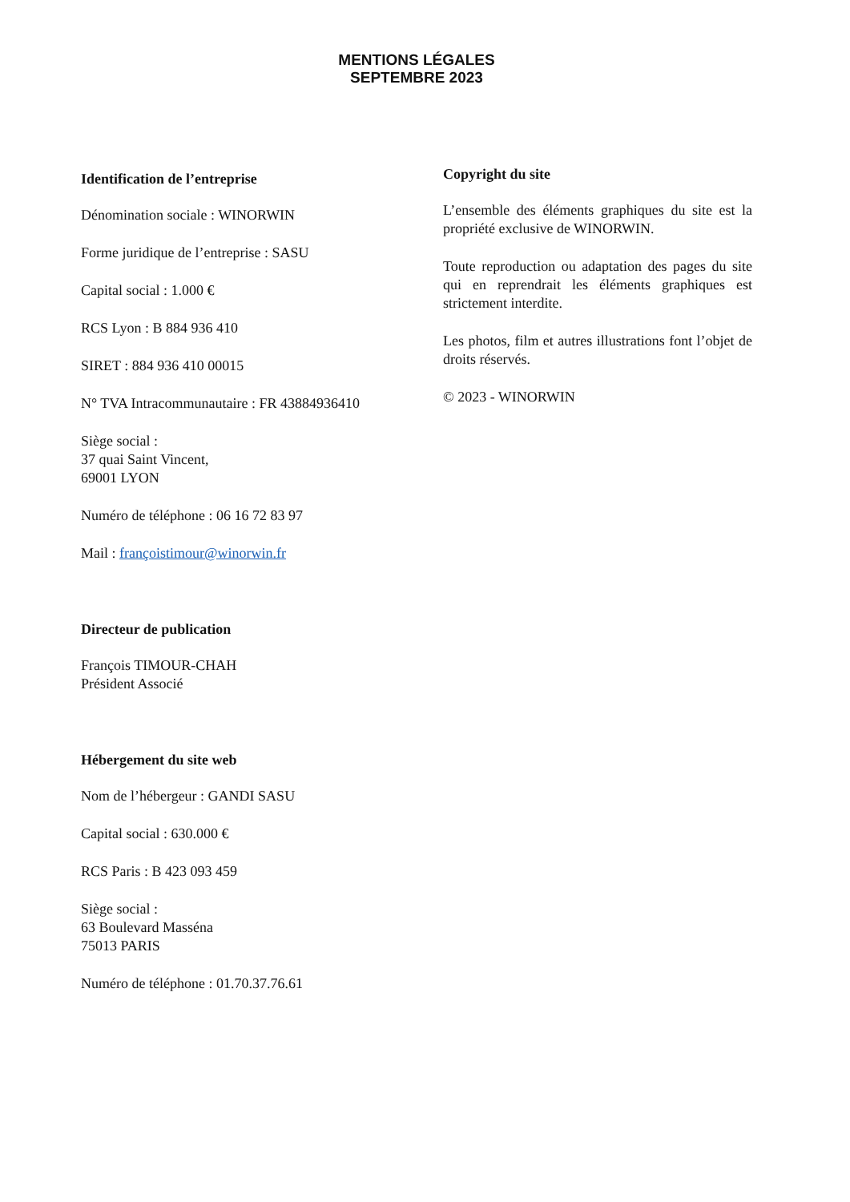MENTIONS LÉGALES
SEPTEMBRE 2023
Identification de l’entreprise
Dénomination sociale : WINORWIN
Forme juridique de l’entreprise : SASU
Capital social : 1.000 €
RCS Lyon : B 884 936 410
SIRET : 884 936 410 00015
N° TVA Intracommunautaire : FR 43884936410
Siège social :
37 quai Saint Vincent,
69001 LYON
Numéro de téléphone : 06 16 72 83 97
Mail : françoistimour@winorwin.fr
Directeur de publication
François TIMOUR-CHAH
Président Associé
Hébergement du site web
Nom de l’hébergeur : GANDI SASU
Capital social : 630.000 €
RCS Paris : B 423 093 459
Siège social :
63 Boulevard Masséna
75013 PARIS
Numéro de téléphone : 01.70.37.76.61
Copyright du site
L’ensemble des éléments graphiques du site est la propriété exclusive de WINORWIN.
Toute reproduction ou adaptation des pages du site qui en reprendrait les éléments graphiques est strictement interdite.
Les photos, film et autres illustrations font l’objet de droits réservés.
© 2023 - WINORWIN